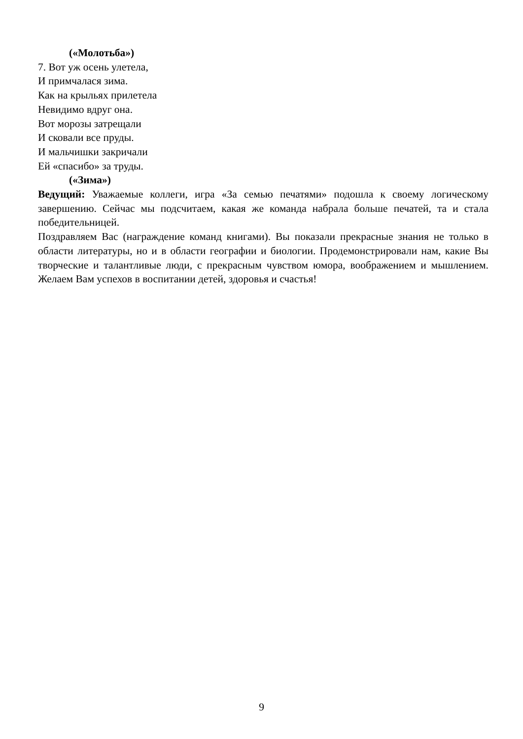(«Молотьба»)
7. Вот уж осень улетела,
И примчалася зима.
Как на крыльях прилетела
Невидимо вдруг она.
Вот морозы затрещали
И сковали все пруды.
И мальчишки закричали
Ей «спасибо» за труды.
(«Зима»)
Ведущий: Уважаемые коллеги, игра «За семью печатями» подошла к своему логическому завершению. Сейчас мы подсчитаем, какая же команда набрала больше печатей, та и стала победительницей.
Поздравляем Вас (награждение команд книгами). Вы показали прекрасные знания не только в области литературы, но и в области географии и биологии. Продемонстрировали нам, какие Вы творческие и талантливые люди, с прекрасным чувством юмора, воображением и мышлением. Желаем Вам успехов в воспитании детей, здоровья и счастья!
9